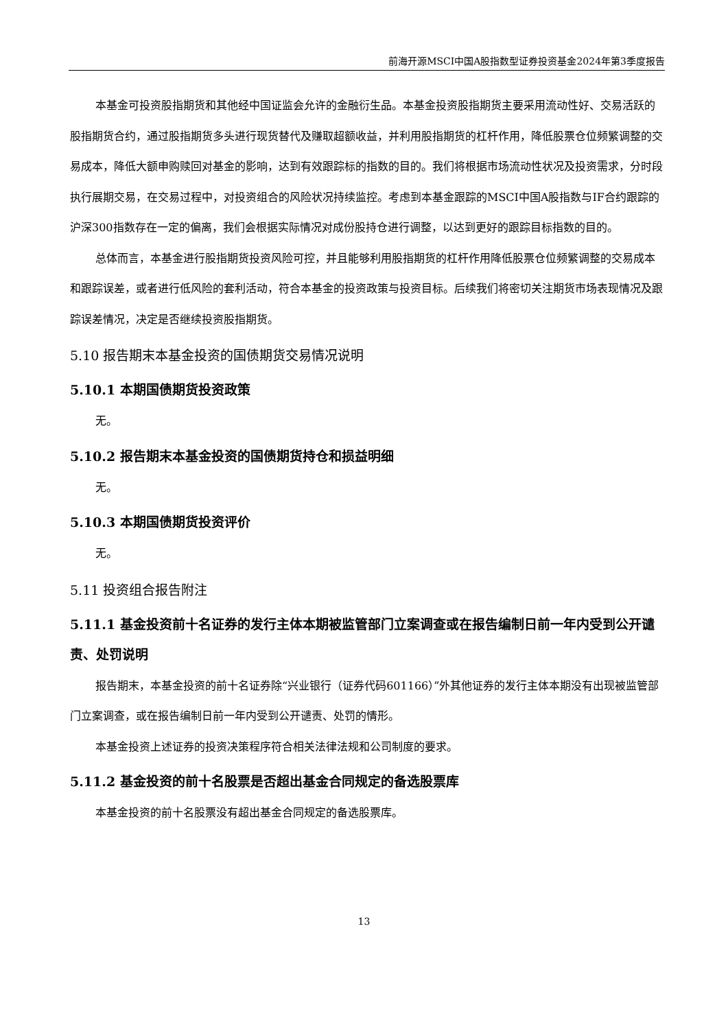前海开源MSCI中国A股指数型证券投资基金2024年第3季度报告
本基金可投资股指期货和其他经中国证监会允许的金融衍生品。本基金投资股指期货主要采用流动性好、交易活跃的股指期货合约，通过股指期货多头进行现货替代及赚取超额收益，并利用股指期货的杠杆作用，降低股票仓位频繁调整的交易成本，降低大额申购赎回对基金的影响，达到有效跟踪标的指数的目的。我们将根据市场流动性状况及投资需求，分时段执行展期交易，在交易过程中，对投资组合的风险状况持续监控。考虑到本基金跟踪的MSCI中国A股指数与IF合约跟踪的沪深300指数存在一定的偏离，我们会根据实际情况对成份股持仓进行调整，以达到更好的跟踪目标指数的目的。
总体而言，本基金进行股指期货投资风险可控，并且能够利用股指期货的杠杆作用降低股票仓位频繁调整的交易成本和跟踪误差，或者进行低风险的套利活动，符合本基金的投资政策与投资目标。后续我们将密切关注期货市场表现情况及跟踪误差情况，决定是否继续投资股指期货。
5.10 报告期末本基金投资的国债期货交易情况说明
5.10.1 本期国债期货投资政策
无。
5.10.2 报告期末本基金投资的国债期货持仓和损益明细
无。
5.10.3 本期国债期货投资评价
无。
5.11 投资组合报告附注
5.11.1 基金投资前十名证券的发行主体本期被监管部门立案调查或在报告编制日前一年内受到公开谴责、处罚说明
报告期末，本基金投资的前十名证券除“兴业银行（证券代码601166）”外其他证券的发行主体本期没有出现被监管部门立案调查，或在报告编制日前一年内受到公开谴责、处罚的情形。
本基金投资上述证券的投资决策程序符合相关法律法规和公司制度的要求。
5.11.2 基金投资的前十名股票是否超出基金合同规定的备选股票库
本基金投资的前十名股票没有超出基金合同规定的备选股票库。
13